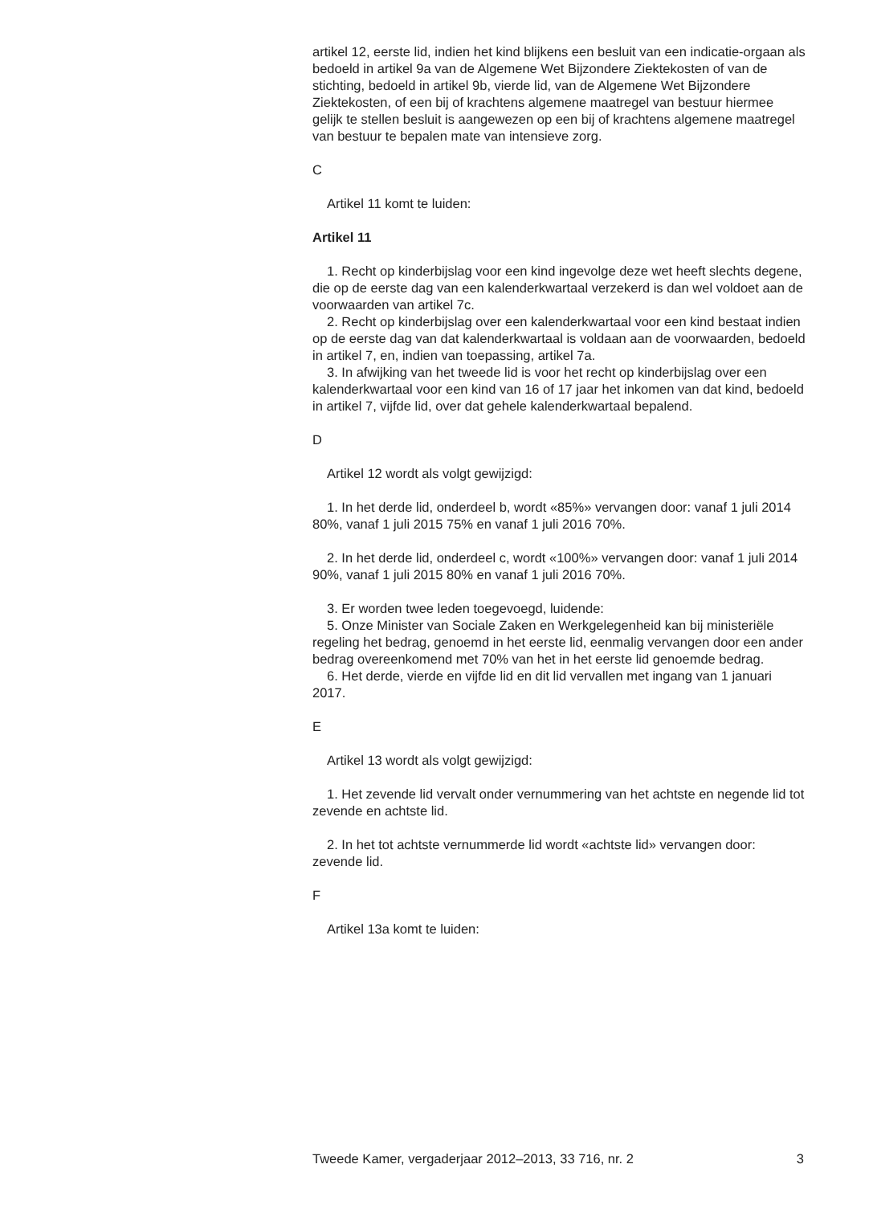artikel 12, eerste lid, indien het kind blijkens een besluit van een indicatie-orgaan als bedoeld in artikel 9a van de Algemene Wet Bijzondere Ziektekosten of van de stichting, bedoeld in artikel 9b, vierde lid, van de Algemene Wet Bijzondere Ziektekosten, of een bij of krachtens algemene maatregel van bestuur hiermee gelijk te stellen besluit is aangewezen op een bij of krachtens algemene maatregel van bestuur te bepalen mate van intensieve zorg.
C
Artikel 11 komt te luiden:
Artikel 11
1. Recht op kinderbijslag voor een kind ingevolge deze wet heeft slechts degene, die op de eerste dag van een kalenderkwartaal verzekerd is dan wel voldoet aan de voorwaarden van artikel 7c.
2. Recht op kinderbijslag over een kalenderkwartaal voor een kind bestaat indien op de eerste dag van dat kalenderkwartaal is voldaan aan de voorwaarden, bedoeld in artikel 7, en, indien van toepassing, artikel 7a.
3. In afwijking van het tweede lid is voor het recht op kinderbijslag over een kalenderkwartaal voor een kind van 16 of 17 jaar het inkomen van dat kind, bedoeld in artikel 7, vijfde lid, over dat gehele kalenderkwartaal bepalend.
D
Artikel 12 wordt als volgt gewijzigd:
1. In het derde lid, onderdeel b, wordt «85%» vervangen door: vanaf 1 juli 2014 80%, vanaf 1 juli 2015 75% en vanaf 1 juli 2016 70%.
2. In het derde lid, onderdeel c, wordt «100%» vervangen door: vanaf 1 juli 2014 90%, vanaf 1 juli 2015 80% en vanaf 1 juli 2016 70%.
3. Er worden twee leden toegevoegd, luidende:
5. Onze Minister van Sociale Zaken en Werkgelegenheid kan bij ministeriële regeling het bedrag, genoemd in het eerste lid, eenmalig vervangen door een ander bedrag overeenkomend met 70% van het in het eerste lid genoemde bedrag.
6. Het derde, vierde en vijfde lid en dit lid vervallen met ingang van 1 januari 2017.
E
Artikel 13 wordt als volgt gewijzigd:
1. Het zevende lid vervalt onder vernummering van het achtste en negende lid tot zevende en achtste lid.
2. In het tot achtste vernummerde lid wordt «achtste lid» vervangen door: zevende lid.
F
Artikel 13a komt te luiden:
Tweede Kamer, vergaderjaar 2012–2013, 33 716, nr. 2 3